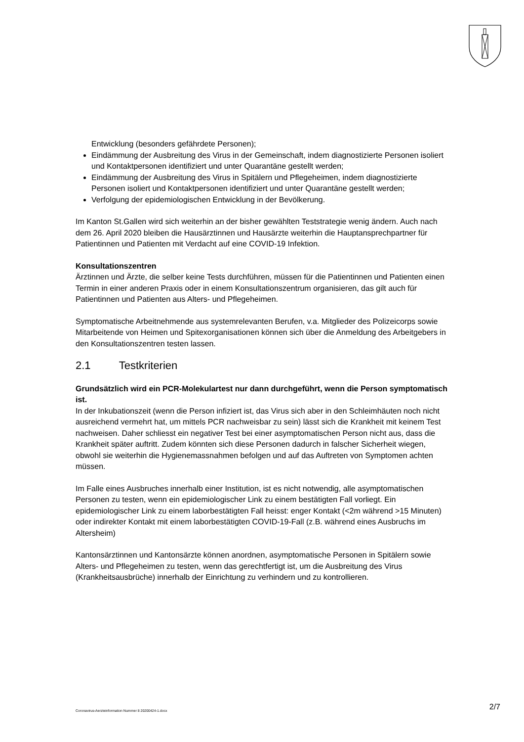Entwicklung (besonders gefährdete Personen);
Eindämmung der Ausbreitung des Virus in der Gemeinschaft, indem diagnostizierte Personen isoliert und Kontaktpersonen identifiziert und unter Quarantäne gestellt werden;
Eindämmung der Ausbreitung des Virus in Spitälern und Pflegeheimen, indem diagnostizierte Personen isoliert und Kontaktpersonen identifiziert und unter Quarantäne gestellt werden;
Verfolgung der epidemiologischen Entwicklung in der Bevölkerung.
Im Kanton St.Gallen wird sich weiterhin an der bisher gewählten Teststrategie wenig ändern. Auch nach dem 26. April 2020 bleiben die Hausärztinnen und Hausärzte weiterhin die Hauptansprechpartner für Patientinnen und Patienten mit Verdacht auf eine COVID-19 Infektion.
Konsultationszentren
Ärztinnen und Ärzte, die selber keine Tests durchführen, müssen für die Patientinnen und Patienten einen Termin in einer anderen Praxis oder in einem Konsultationszentrum organisieren, das gilt auch für Patientinnen und Patienten aus Alters- und Pflegeheimen.
Symptomatische Arbeitnehmende aus systemrelevanten Berufen, v.a. Mitglieder des Polizeicorps sowie Mitarbeitende von Heimen und Spitexorganisationen können sich über die Anmeldung des Arbeitgebers in den Konsultationszentren testen lassen.
2.1 Testkriterien
Grundsätzlich wird ein PCR-Molekulartest nur dann durchgeführt, wenn die Person symptomatisch ist.
In der Inkubationszeit (wenn die Person infiziert ist, das Virus sich aber in den Schleimhäuten noch nicht ausreichend vermehrt hat, um mittels PCR nachweisbar zu sein) lässt sich die Krankheit mit keinem Test nachweisen. Daher schliesst ein negativer Test bei einer asymptomatischen Person nicht aus, dass die Krankheit später auftritt. Zudem könnten sich diese Personen dadurch in falscher Sicherheit wiegen, obwohl sie weiterhin die Hygienemassnahmen befolgen und auf das Auftreten von Symptomen achten müssen.
Im Falle eines Ausbruches innerhalb einer Institution, ist es nicht notwendig, alle asymptomatischen Personen zu testen, wenn ein epidemiologischer Link zu einem bestätigten Fall vorliegt. Ein epidemiologischer Link zu einem laborbestätigten Fall heisst: enger Kontakt (<2m während >15 Minuten) oder indirekter Kontakt mit einem laborbestätigten COVID-19-Fall (z.B. während eines Ausbruchs im Altersheim)
Kantonsärztinnen und Kantonsärzte können anordnen, asymptomatische Personen in Spitälern sowie Alters- und Pflegeheimen zu testen, wenn das gerechtfertigt ist, um die Ausbreitung des Virus (Krankheitsausbrüche) innerhalb der Einrichtung zu verhindern und zu kontrollieren.
Coronavirus-Aerzteinformation Nummer 8 20200424-1.docx 2/7